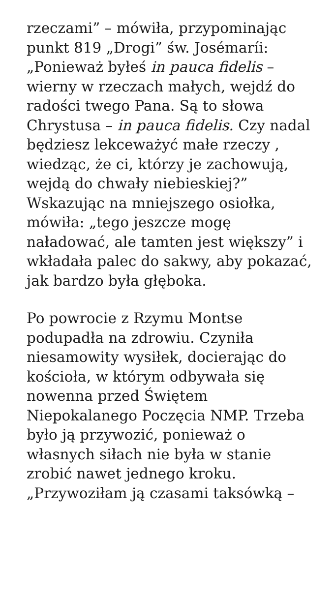rzeczami” – mówiła, przypominając punkt 819 „Drogi” św. Josémaríi: „Ponieważ byłeś in pauca fidelis – wierny w rzeczach małych, wejdź do radości twego Pana. Są to słowa Chrystusa – in pauca fidelis. Czy nadal będziesz lekceważyć małe rzeczy , wiedząc, że ci, którzy je zachowują, wejdą do chwały niebieskiej?” Wskazując na mniejszego osiołka, mówiła: „tego jeszcze mogę naładować, ale tamten jest większy” i wkładała palec do sakwy, aby pokazać, jak bardzo była głęboka.
Po powrocie z Rzymu Montse podupadła na zdrowiu. Czyniła niesamowity wysiłek, docierając do kościoła, w którym odbywała się nowenna przed Świętem Niepokalanego Poczęcia NMP. Trzeba było ją przywozić, ponieważ o własnych siłach nie była w stanie zrobić nawet jednego kroku. „Przywoziłam ją czasami taksówką –